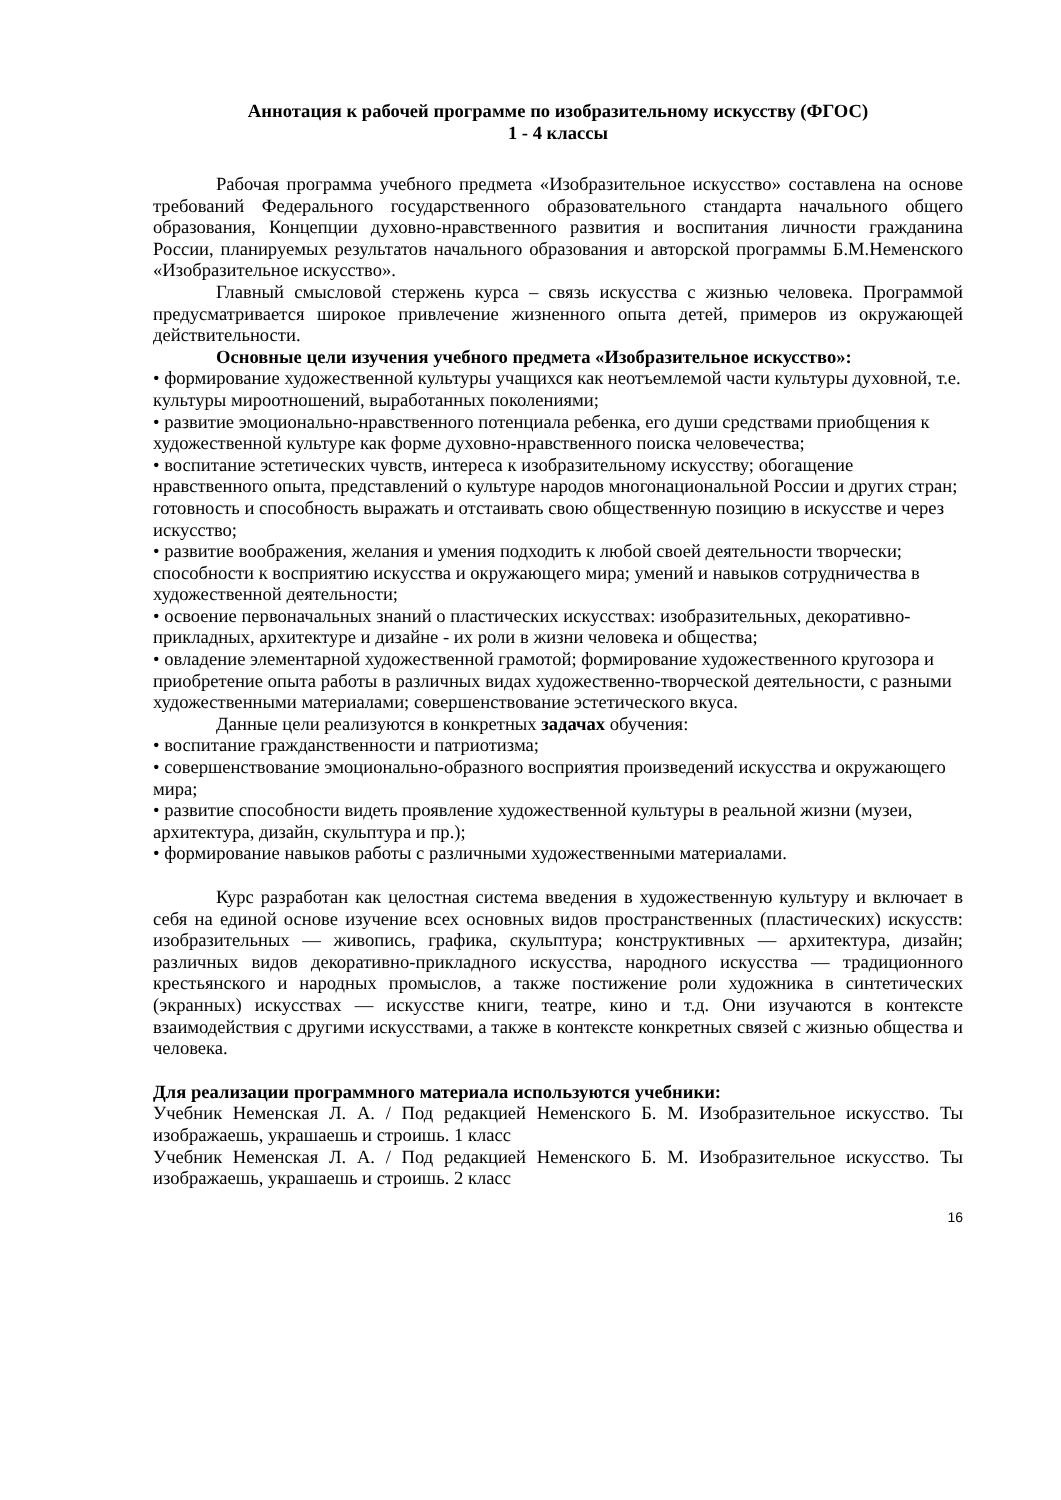Аннотация к рабочей программе по изобразительному искусству (ФГОС)
1 - 4 классы
Рабочая программа учебного предмета «Изобразительное искусство» составлена на основе требований Федерального государственного образовательного стандарта начального общего образования, Концепции духовно-нравственного развития и воспитания личности гражданина России, планируемых результатов начального образования и авторской программы Б.М.Неменского «Изобразительное искусство».
Главный смысловой стержень курса – связь искусства с жизнью человека. Программой предусматривается широкое привлечение жизненного опыта детей, примеров из окружающей действительности.
Основные цели изучения учебного предмета «Изобразительное искусство»:
• формирование художественной культуры учащихся как неотъемлемой части культуры духовной, т.е. культуры мироотношений, выработанных поколениями;
• развитие эмоционально-нравственного потенциала ребенка, его души средствами приобщения к художественной культуре как форме духовно-нравственного поиска человечества;
• воспитание эстетических чувств, интереса к изобразительному искусству; обогащение нравственного опыта, представлений о культуре народов многонациональной России и других стран; готовность и способность выражать и отстаивать свою общественную позицию в искусстве и через искусство;
• развитие воображения, желания и умения подходить к любой своей деятельности творчески; способности к восприятию искусства и окружающего мира; умений и навыков сотрудничества в художественной деятельности;
• освоение первоначальных знаний о пластических искусствах: изобразительных, декоративно-прикладных, архитектуре и дизайне - их роли в жизни человека и общества;
• овладение элементарной художественной грамотой; формирование художественного кругозора и приобретение опыта работы в различных видах художественно-творческой деятельности, с разными художественными материалами; совершенствование эстетического вкуса.
Данные цели реализуются в конкретных задачах обучения:
• воспитание гражданственности и патриотизма;
• совершенствование эмоционально-образного восприятия произведений искусства и окружающего мира;
• развитие способности видеть проявление художественной культуры в реальной жизни (музеи, архитектура, дизайн, скульптура и пр.);
• формирование навыков работы с различными художественными материалами.
Курс разработан как целостная система введения в художественную культуру и включает в себя на единой основе изучение всех основных видов пространственных (пластических) искусств: изобразительных — живопись, графика, скульптура; конструктивных — архитектура, дизайн; различных видов декоративно-прикладного искусства, народного искусства — традиционного крестьянского и народных промыслов, а также постижение роли художника в синтетических (экранных) искусствах — искусстве книги, театре, кино и т.д. Они изучаются в контексте взаимодействия с другими искусствами, а также в контексте конкретных связей с жизнью общества и человека.
Для реализации программного материала используются учебники:
Учебник Неменская Л. А. / Под редакцией Неменского Б. М. Изобразительное искусство. Ты изображаешь, украшаешь и строишь. 1 класс
Учебник Неменская Л. А. / Под редакцией Неменского Б. М. Изобразительное искусство. Ты изображаешь, украшаешь и строишь. 2 класс
16